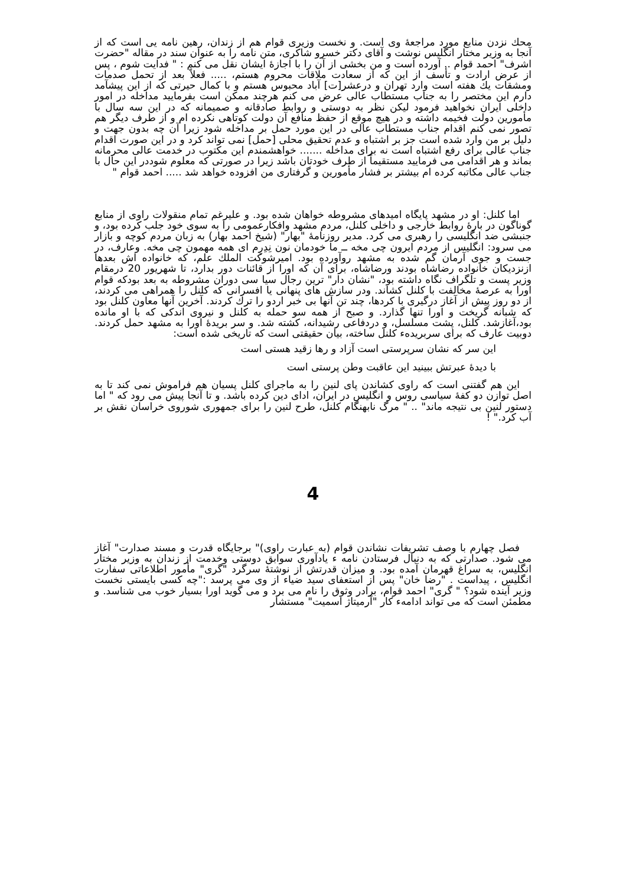محك نزدن منابع مورد مراجعهٔ وی است. و نخست وزیری قوام هم از زندان، رهین نامه یی است که از آنجا به وزیر مختار انگلیس نوشت و آقای دکتر خسرو شاکری، متن نامه را به عنوان سند در مقاله "حضرت اشرف" احمد قوام .. آورده است و من بخشی از آن را با اجازهٔ ایشان نقل می کنم : " فدایت شوم ، پس از عرض ارادت و تأسف از این که از سعادت ملاقات محروم هستم، ..... فعلاً بعد از تحمل صدمات ومشقات یك هفته است وارد تهران و درعشر[ت] آباد محبوس هستم و با کمال حیرتی که از این پیشآمد دارم این مختصر را به جناب مستطاب عالی عرض می کنم هرچند ممکن است بفرمایید مداخله در امور داخلی ایران نخواهید فرمود لیکن نظر به دوستی و روابط صادقانه و صمیمانه که در این سه سال با مأمورین دولت فخیمه داشته و در هیچ موقع از حفظ منافع آن دولت کوتاهی نکرده ام و از طرف دیگر هم تصور نمی کنم اقدام جناب مستطاب عالی در این مورد حمل بر مداخله شود زیرا آن چه بدون جهت و دلیل بر من وارد شده است جز بر اشتباه و عدم تحقیق محلی [حمل] نمی تواند کرد و در این صورت اقدام جناب عالی برای رفع اشتباه است نه برای مداخله ....... خواهشمندم این مکتوب در خدمت عالی محرمانه بماند و هر اقدامی می فرمایید مستقیماً از طرف خودتان باشد زیرا در صورتی که معلوم شوددر این حال با جناب عالی مکاتبه کرده ام بیشتر بر فشار مأمورین و گرفتاری من افزوده خواهد شد ..... احمد قوام "
اما کلنل: او در مشهد پایگاه امیدهای مشروطه خواهان شده بود. و علیرغم تمام منقولات راوی از منابع گوناگون در بارهٔ روابط خارجی و داخلی کلنل، مردم مشهد وافکارعمومی را به سوی خود جلب کرده بود، و جنبشی ضد انگلیسی را رهبری می کرد. مدیر روزنامهٔ "بهار" (شیخ احمد بهار) به زبان مردم کوچه و بازار می سرود: انگلیس از مردم ایرون چی مخه ــ ما خودمان نون نِدِرِم ای همه مهمون چی مخه. وعارف، در جست و جوی آرمان گم شده به مشهد روآورده بود. امیرشوکت الملك علم، که خانواده اش بعدها ازنزدیکان خانواده رضاشاه بودند ورضاشاه، برای آن که اورا از قائنات دور بدارد، تا شهریور 20 درمقام وزیر پست و تلگراف نگاه داشته بود، "نشان دار" ترین رجال سیا سی دوران مشروطه به بعد بودکه قوام اورا به عرصهٔ مخالفت با کلنل کشاند. ودر سازش های پنهانی یا افسرانی که کلنل را همراهی می کردند، از دو روز پیش از آغاز درگیری با کردها، چند تن آنها بی خبر اردو را ترك کردند. آخرین آنها معاون کلنل بود که شبانه گریخت و اورا تنها گذارد. و صبح از همه سو حمله به کلنل و نیروی اندکی که با او مانده بود،آغازشد. کلنل، پشت مسلسل، و دردفاعی رشیدانه، کشته شد. و سر بریدهٔ اورا به مشهد حمل کردند. دوبیت عارف که برای سربریدهء کلنل ساخته، بیان حقیقتی است که تاریخی شده است:
این سر که نشان سرپرستی است آزاد و رها زقید هستی است
با دیدهٔ عبرتش ببینید این عاقبت وطن پرستی است
این هم گفتنی است که راوی کشاندن پای لنین را به ماجرای کلنل پسیان هم فراموش نمی کند تا به اصل توازن دو کفهٔ سیاسی روس و انگلیس در ایران، ادای دین کرده باشد. و تا آنجا پیش می رود که " اما دستور لنین بی نتیجه ماند" .. " مرگ نابهنگام کلنل، طرح لنین را برای جمهوری شوروی خراسان نقش بر آب کرد." !
4
فصل چهارم با وصف تشریفات نشاندن قوام (به عبارت راوی)" برجایگاه قدرت و مسند صدارت" آغاز می شود. صدارتی که به دنبال فرستادن نامه ء یادآوری سوابق دوستی وخدمت از زندان به وزیر مختار انگلیس، به سراغ قهرمان آمده بود. و میزان قدرتش از نوشتهٔ سرگرد "گری" مأمور اطلاعاتی سفارت انگلیس ، پیداست . "رضا خان" پس از استعفای سید ضیاء از وی می پرسد :"چه کسی بایستی نخست وزیر آینده شود؟ " گری" احمد قوام، برادر وثوق را نام می برد و می گوید اورا بسیار خوب می شناسد. و مطمئن است که می تواند ادامهء کار "آرمیتاژ اسمیت" مستشار